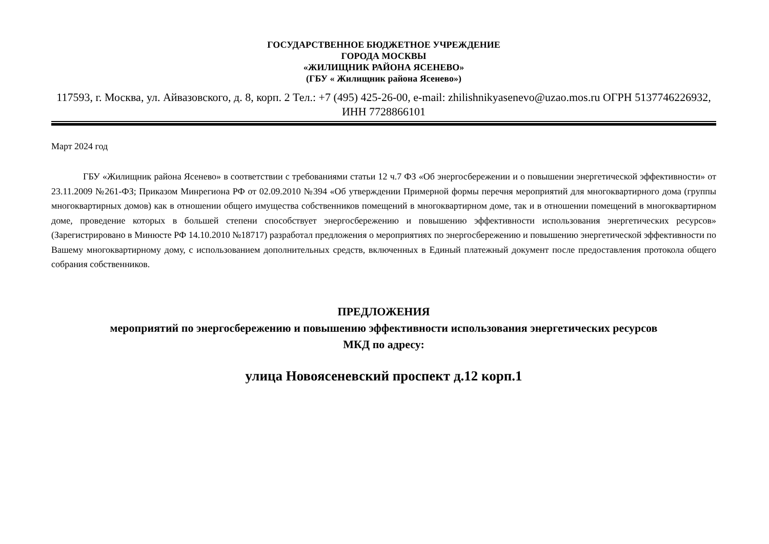ГОСУДАРСТВЕННОЕ БЮДЖЕТНОЕ УЧРЕЖДЕНИЕ
ГОРОДА МОСКВЫ
«ЖИЛИЩНИК РАЙОНА ЯСЕНЕВО»
(ГБУ « Жилищник района Ясенево»)
117593, г. Москва, ул. Айвазовского, д. 8, корп. 2 Тел.: +7 (495) 425-26-00, e-mail: zhilishnikyasenevo@uzao.mos.ru ОГРН 5137746226932, ИНН 7728866101
Март 2024 год
ГБУ «Жилищник района Ясенево» в соответствии с требованиями статьи 12 ч.7 ФЗ «Об энергосбережении и о повышении энергетической эффективности» от 23.11.2009 №261-ФЗ; Приказом Минрегиона РФ от 02.09.2010 №394 «Об утверждении Примерной формы перечня мероприятий для многоквартирного дома (группы многоквартирных домов) как в отношении общего имущества собственников помещений в многоквартирном доме, так и в отношении помещений в многоквартирном доме, проведение которых в большей степени способствует энергосбережению и повышению эффективности использования энергетических ресурсов» (Зарегистрировано в Минюсте РФ 14.10.2010 №18717) разработал предложения о мероприятиях по энергосбережению и повышению энергетической эффективности по Вашему многоквартирному дому, с использованием дополнительных средств, включенных в Единый платежный документ после предоставления протокола общего собрания собственников.
ПРЕДЛОЖЕНИЯ
мероприятий по энергосбережению и повышению эффективности использования энергетических ресурсов
МКД по адресу:
улица Новоясеневский проспект д.12 корп.1